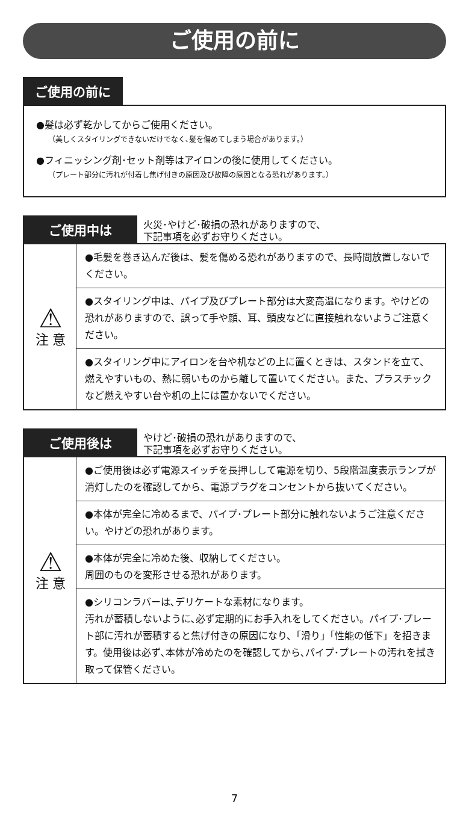ご使用の前に
ご使用の前に
●髪は必ず乾かしてからご使用ください。
（美しくスタイリングできないだけでなく､髪を傷めてしまう場合があります。）
●フィニッシング剤･セット剤等はアイロンの後に使用してください。
（プレート部分に汚れが付着し焦げ付きの原因及び故障の原因となる恐れがあります。）
ご使用中は
火災･やけど･破損の恐れがありますので、
下記事項を必ずお守りください。
| ⚠ 注 意 | ●毛髪を巻き込んだ後は、髪を傷める恐れがありますので、長時間放置しないでください。 |
| | ●スタイリング中は、パイプ及びプレート部分は大変高温になります。やけどの恐れがありますので、誤って手や顔、耳、頭皮などに直接触れないようご注意ください。 |
| | ●スタイリング中にアイロンを台や机などの上に置くときは、スタンドを立て、燃えやすいもの、熱に弱いものから離して置いてください。また、プラスチックなど燃えやすい台や机の上には置かないでください。 |
ご使用後は
やけど･破損の恐れがありますので、
下記事項を必ずお守りください。
| ⚠ 注 意 | ●ご使用後は必ず電源スイッチを長押しして電源を切り、5段階温度表示ランプが消灯したのを確認してから、電源プラグをコンセントから抜いてください。 |
| | ●本体が完全に冷めるまで、パイプ･プレート部分に触れないようご注意ください。やけどの恐れがあります。 |
| | ●本体が完全に冷めた後、収納してください。 周囲のものを変形させる恐れがあります。 |
| | ●シリコンラバーは､デリケートな素材になります。 汚れが蓄積しないように､必ず定期的にお手入れをしてください。パイプ･プレート部に汚れが蓄積すると焦げ付きの原因になり、「滑り」「性能の低下」を招きます。使用後は必ず､本体が冷めたのを確認してから､パイプ･プレートの汚れを拭き取って保管ください。 |
7